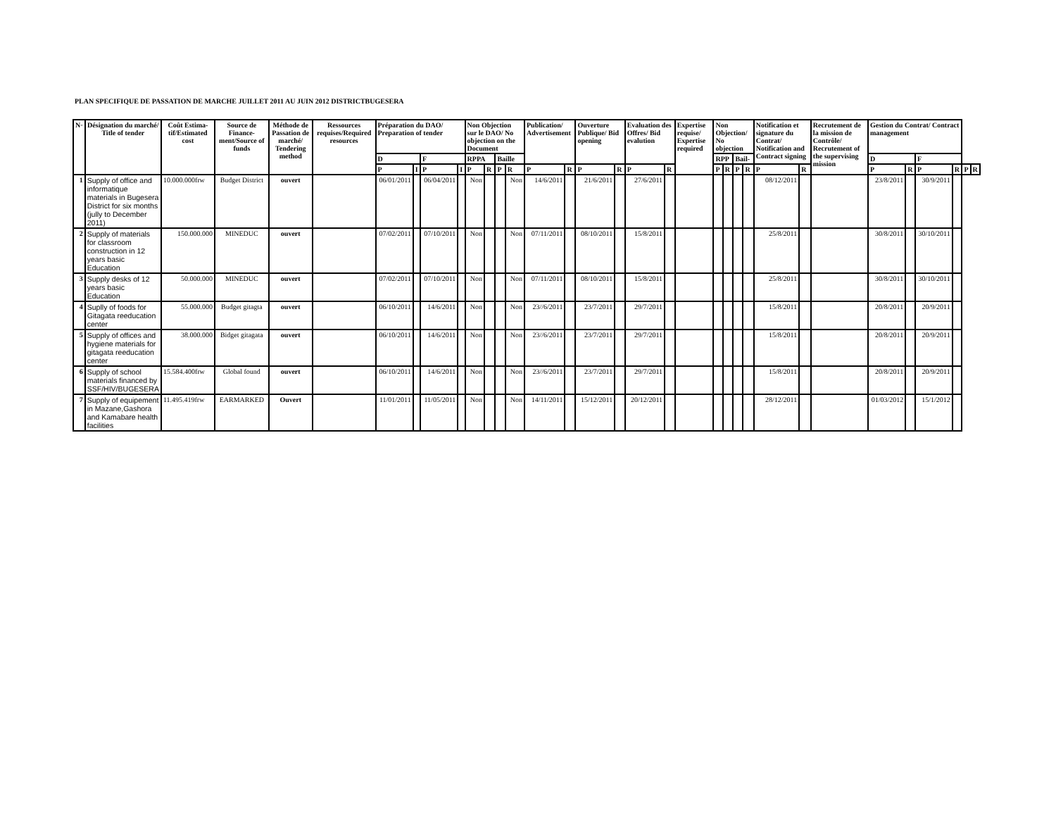PLAN SPECIFIQUE DE PASSATION DE MARCHE JUILLET 2011 AU JUIN 2012 DISTRICTBUGESERA
| N◦ | Désignation du marché/ Title of tender | Coût Estima-tif/Estimated cost | Source de Finance-ment/Source of funds | Méthode de Passation de marché/ Tendering method | Ressources requises/Required resources | Préparation du DAO/ Preparation of tender | | | | Non Objection sur le DAO/ No objection on the Document | | | | Publication/ Advertisement | | Ouverture Publique/ Bid opening | | Evaluation des Offres/ Bid evalution | | Expertise requise/ Expertise required | Non Objection/ No objection | | | | Notification et signature du Contrat/ Notification and Contract signing | | Recrutement de la mission de Contrôle/ Recrutement of the supervising mission | Gestion du Contrat/ Contract management | | | | | |
| --- | --- | --- | --- | --- | --- | --- | --- | --- | --- | --- | --- | --- | --- | --- | --- | --- | --- | --- | --- | --- | --- | --- | --- | --- | --- | --- | --- | --- | --- | --- | --- | --- | --- |
| | | | | | | D | | F | | RPPA | | Baille | | | | | | | | | RPP | | Bail- | | | | | D | | F | | | |
| | | | | | | P | I | P | I | P | R | P | R | P | R | P | R | P | R | | P | R | P | R | P | R | | P | R | P | R | P | R |
| 1 | Supply of office and informatique materials in Bugesera District for six months (jully to December 2011) | 10.000.000frw | Budget District | ouvert | | 06/01/2011 | | 06/04/2011 | | Non | | | Non | 14/6/2011 | | 21/6/2011 | | 27/6/2011 | | | | | | | 08/12/2011 | | | 23/8/2011 | | 30/9/2011 | | | |
| 2 | Supply of materials for classroom construction in 12 years basic Education | 150.000.000 | MINEDUC | ouvert | | 07/02/2011 | | 07/10/2011 | | Non | | | Non | 07/11/2011 | | 08/10/2011 | | 15/8/2011 | | | | | | | 25/8/2011 | | | 30/8/2011 | | 30/10/2011 | | | |
| 3 | Supply desks of 12 years basic Education | 50.000.000 | MINEDUC | ouvert | | 07/02/2011 | | 07/10/2011 | | Non | | | Non | 07/11/2011 | | 08/10/2011 | | 15/8/2011 | | | | | | | 25/8/2011 | | | 30/8/2011 | | 30/10/2011 | | | |
| 4 | Suplly of foods for Gitagata reeducation center | 55.000.000 | Budget gitagta | ouvert | | 06/10/2011 | | 14/6/2011 | | Non | | | Non | 23//6/2011 | | 23/7/2011 | | 29/7/2011 | | | | | | | 15/8/2011 | | | 20/8/2011 | | 20/9/2011 | | | |
| 5 | Supply of offices and hygiene materials for gitagata reeducation center | 38.000.000 | Bidget gitagata | ouvert | | 06/10/2011 | | 14/6/2011 | | Non | | | Non | 23//6/2011 | | 23/7/2011 | | 29/7/2011 | | | | | | | 15/8/2011 | | | 20/8/2011 | | 20/9/2011 | | | |
| 6 | Supply of school materials financed by SSF/HIV/BUGESERA | 15.584.400frw | Global found | ouvert | | 06/10/2011 | | 14/6/2011 | | Non | | | Non | 23//6/2011 | | 23/7/2011 | | 29/7/2011 | | | | | | | 15/8/2011 | | | 20/8/2011 | | 20/9/2011 | | | |
| 7 | Supply of equipement in Mazane,Gashora and Kamabare health facilities | 11.495.419frw | EARMARKED | Ouvert | | 11/01/2011 | | 11/05/2011 | | Non | | | Non | 14/11/2011 | | 15/12/2011 | | 20/12/2011 | | | | | | | 28/12/2011 | | | 01/03/2012 | | 15/1/2012 | | | |